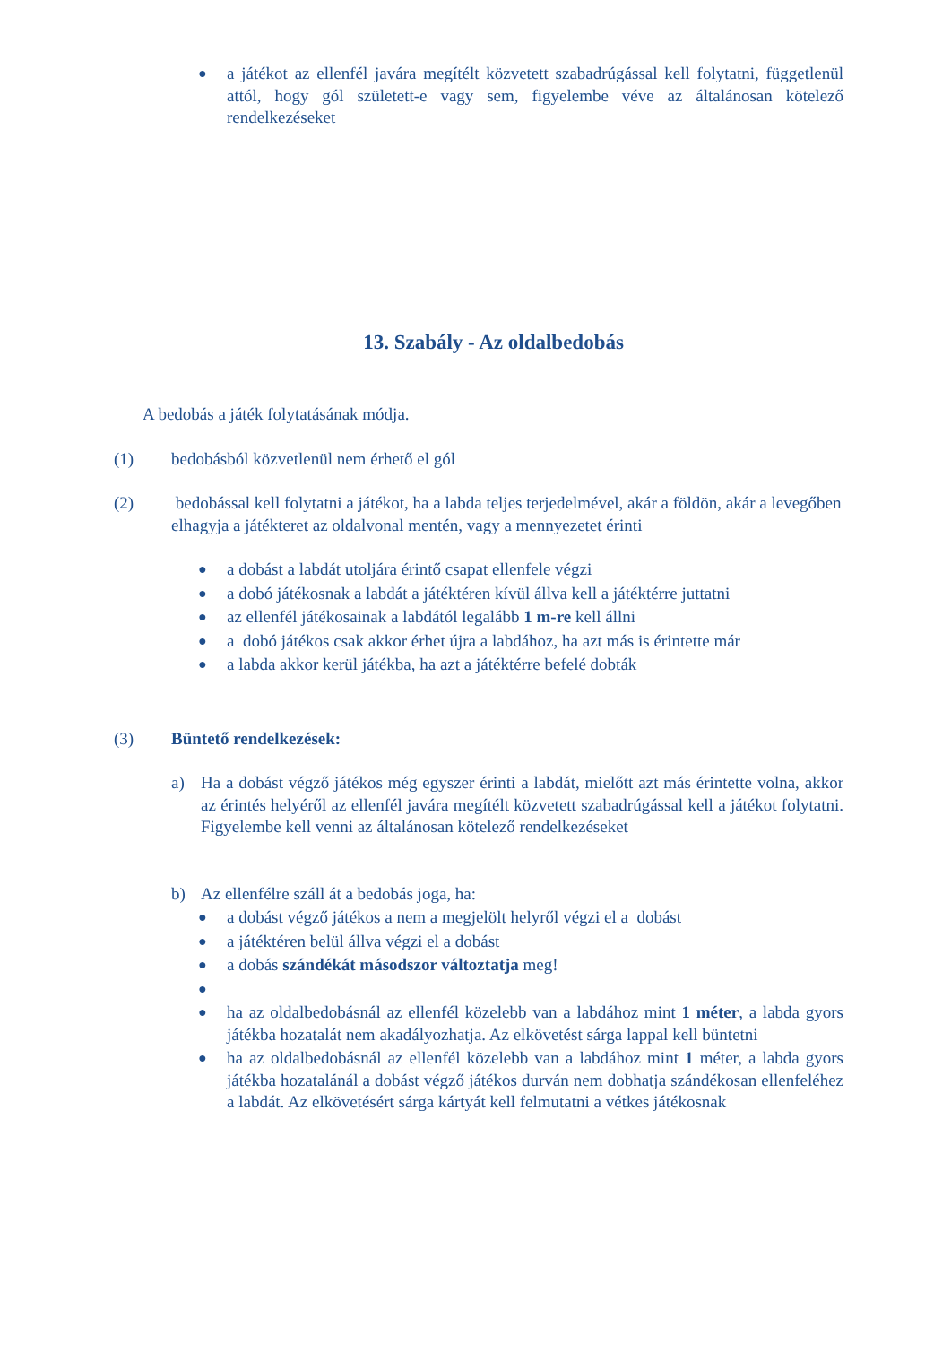● a játékot az ellenfél javára megítélt közvetett szabadrúgással kell folytatni, függetlenül attól, hogy gól született-e vagy sem, figyelembe véve az általánosan kötelező rendelkezéseket
13. Szabály - Az oldalbedobás
A bedobás a játék folytatásának módja.
(1) bedobásból közvetlenül nem érhető el gól
(2) bedobással kell folytatni a játékot, ha a labda teljes terjedelmével, akár a földön, akár a levegőben elhagyja a játékteret az oldalvonal mentén, vagy a mennyezetet érinti
● a dobást a labdát utoljára érintő csapat ellenfele végzi
● a dobó játékosnak a labdát a játéktéren kívül állva kell a játéktérre juttatni
● az ellenfél játékosainak a labdától legalább 1 m-re kell állni
● a dobó játékos csak akkor érhet újra a labdához, ha azt más is érintette már
● a labda akkor kerül játékba, ha azt a játéktérre befelé dobták
(3) Büntető rendelkezések:
a) Ha a dobást végző játékos még egyszer érinti a labdát, mielőtt azt más érintette volna, akkor az érintés helyéről az ellenfél javára megítélt közvetett szabadrúgással kell a játékot folytatni. Figyelembe kell venni az általánosan kötelező rendelkezéseket
b) Az ellenfélre száll át a bedobás joga, ha:
● a dobást végző játékos a nem a megjelölt helyről végzi el a dobást
● a játéktéren belül állva végzi el a dobást
● a dobás szándékát másodszor változtatja meg!
●
● ha az oldalbedobásnál az ellenfél közelebb van a labdához mint 1 méter, a labda gyors játékba hozatalát nem akadályozhatja. Az elkövetést sárga lappal kell büntetni
● ha az oldalbedobásnál az ellenfél közelebb van a labdához mint 1 méter, a labda gyors játékba hozatalánál a dobást végző játékos durván nem dobhatja szándékosan ellenfeléhez a labdát. Az elkövetésért sárga kártyát kell felmutatni a vétkes játékosnak